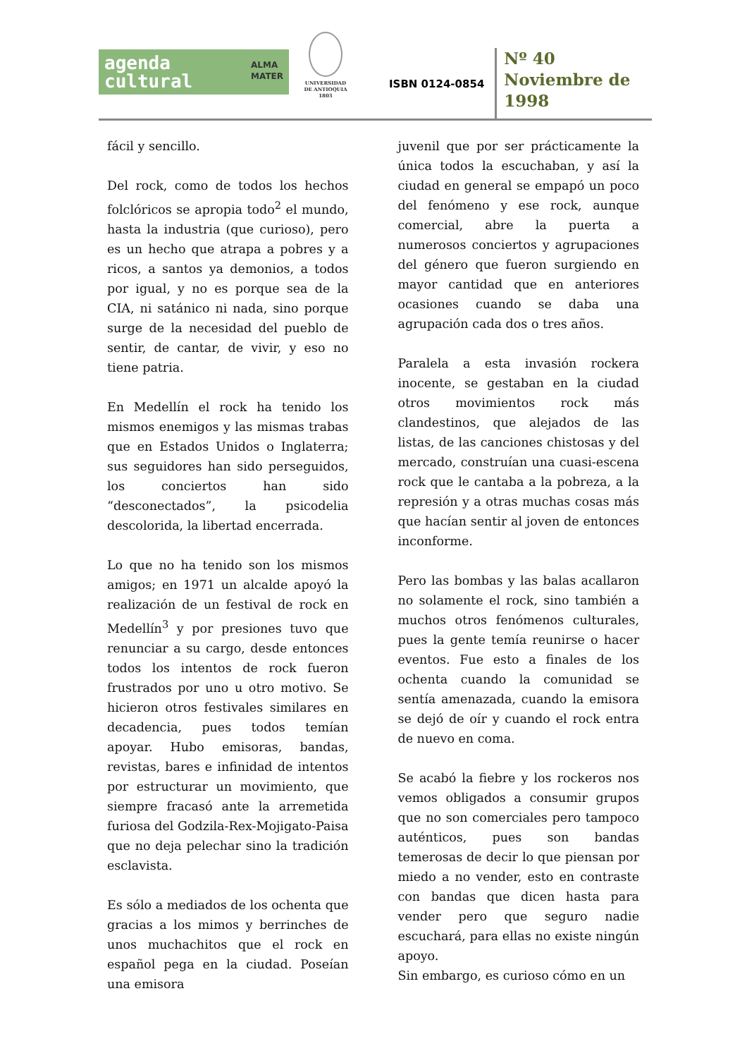agenda
cultural
ALMA
MATER
UNIVERSIDAD
DE ANTIOQUIA
1803
ISBN 0124-0854
Nº 40
Noviembre de
1998
fácil y sencillo.
Del rock, como de todos los hechos folclóricos se apropia todo<sup>2</sup> el mundo, hasta la industria (que curioso), pero es un hecho que atrapa a pobres y a ricos, a santos ya demonios, a todos por igual, y no es porque sea de la CIA, ni satánico ni nada, sino porque surge de la necesidad del pueblo de sentir, de cantar, de vivir, y eso no tiene patria.
En Medellín el rock ha tenido los mismos enemigos y las mismas trabas que en Estados Unidos o Inglaterra; sus seguidores han sido perseguidos, los conciertos han sido “desconectados”, la psicodelia descolorida, la libertad encerrada.
Lo que no ha tenido son los mismos amigos; en 1971 un alcalde apoyó la realización de un festival de rock en Medellín<sup>3</sup> y por presiones tuvo que renunciar a su cargo, desde entonces todos los intentos de rock fueron frustrados por uno u otro motivo. Se hicieron otros festivales similares en decadencia, pues todos temían apoyar. Hubo emisoras, bandas, revistas, bares e infinidad de intentos por estructurar un movimiento, que siempre fracasó ante la arremetida furiosa del Godzila-Rex-Mojigato-Paisa que no deja pelechar sino la tradición esclavista.
Es sólo a mediados de los ochenta que gracias a los mimos y berrinches de unos muchachitos que el rock en español pega en la ciudad. Poseían una emisora
juvenil que por ser prácticamente la única todos la escuchaban, y así la ciudad en general se empapó un poco del fenómeno y ese rock, aunque comercial, abre la puerta a numerosos conciertos y agrupaciones del género que fueron surgiendo en mayor cantidad que en anteriores ocasiones cuando se daba una agrupación cada dos o tres años.
Paralela a esta invasión rockera inocente, se gestaban en la ciudad otros movimientos rock más clandestinos, que alejados de las listas, de las canciones chistosas y del mercado, construían una cuasi-escena rock que le cantaba a la pobreza, a la represión y a otras muchas cosas más que hacían sentir al joven de entonces inconforme.
Pero las bombas y las balas acallaron no solamente el rock, sino también a muchos otros fenómenos culturales, pues la gente temía reunirse o hacer eventos. Fue esto a finales de los ochenta cuando la comunidad se sentía amenazada, cuando la emisora se dejó de oír y cuando el rock entra de nuevo en coma.
Se acabó la fiebre y los rockeros nos vemos obligados a consumir grupos que no son comerciales pero tampoco auténticos, pues son bandas temerosas de decir lo que piensan por miedo a no vender, esto en contraste con bandas que dicen hasta para vender pero que seguro nadie escuchará, para ellas no existe ningún apoyo.
Sin embargo, es curioso cómo en un